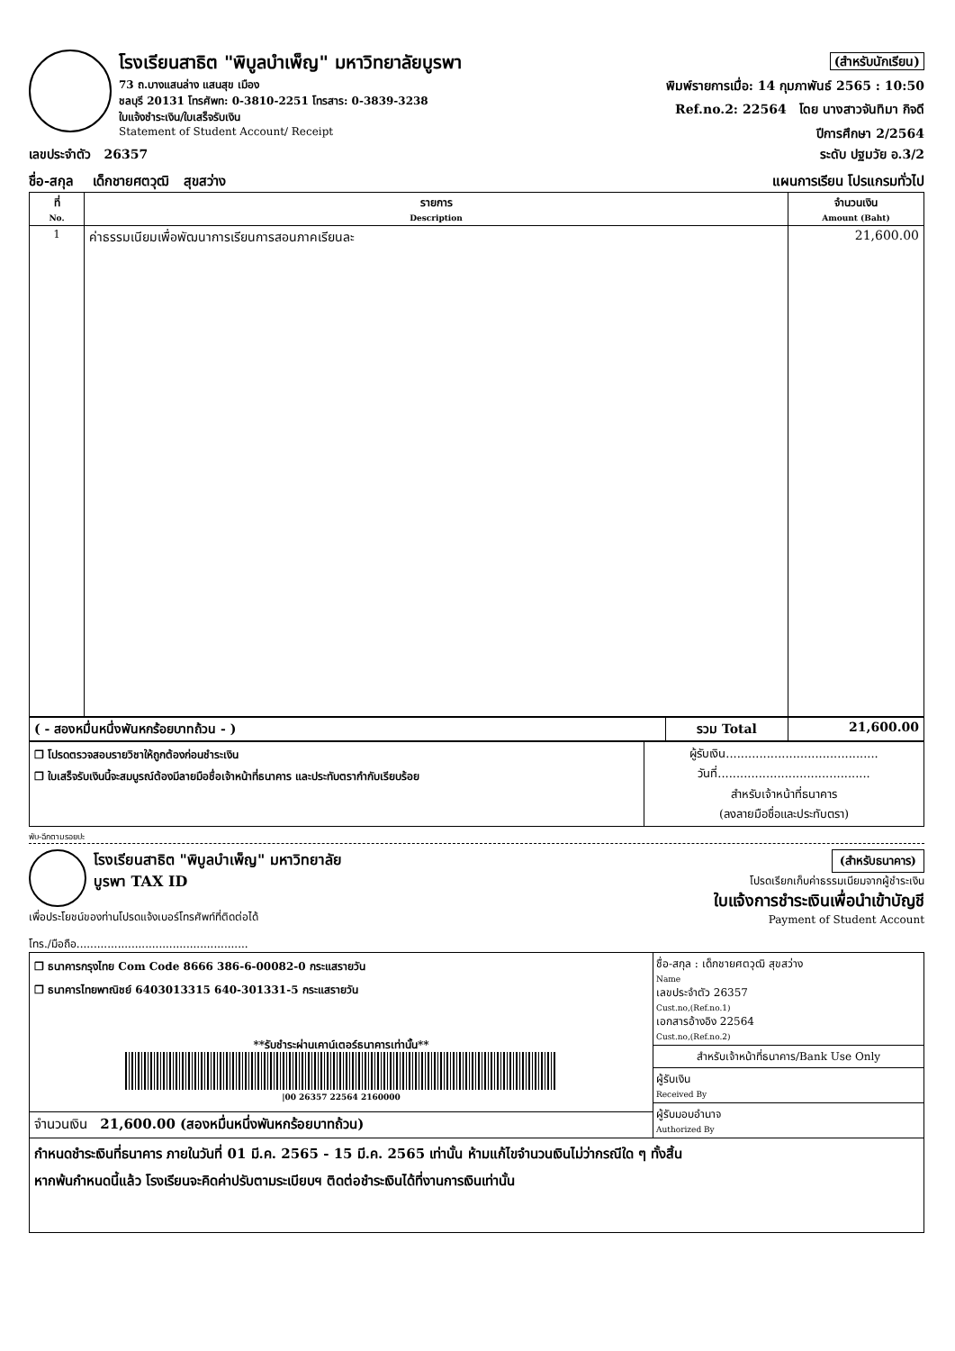โรงเรียนสาธิต "พิบูลบำเพ็ญ" มหาวิทยาลัยบูรพา
73 ถ.บางแสนล่าง แสนสุข เมือง
ชลบุรี 20131 โทรศัพท: 0-3810-2251 โทรสาร: 0-3839-3238
ใบแจ้งชำระเงิน/ใบเสร็จรับเงิน
Statement of Student Account/ Receipt
(สำหรับนักเรียน)
พิมพ์รายการเมื่อ: 14 กุมภาพันธ์ 2565 : 10:50
Ref.no.2: 22564 โดย นางสาวจันทิมา กิจดี
ปีการศึกษา 2/2564
เลขประจำตัว 26357 ระดับ ปฐมวัย อ.3/2
ชื่อ-สกุล เด็กชายศตวุฒิ สุขสว่าง แผนการเรียน โปรแกรมทั่วไป
| ที่ No. | รายการ Description | จำนวนเงิน Amount (Baht) |
| --- | --- | --- |
| 1 | ค่าธรรมเนียมเพื่อพัฒนาการเรียนการสอนภาคเรียนละ | 21,600.00 |
| ( - สองหมื่นหนึ่งพันหกร้อยบาทถ้วน - ) | รวม Total | 21,600.00 |
| ❒ โปรดตรวจสอบรายวิชาให้ถูกต้องก่อนชำระเงิน ❒ ใบเสร็จรับเงินนี้จะสมบูรณ์ต้องมีลายมือชื่อเจ้าหน้าที่ธนาคาร และประทับตรากำกับเรียบร้อย | ผู้รับเงิน......................................... วันที่......................................... สำหรับเจ้าหน้าที่ธนาคาร (ลงลายมือชื่อและประทับตรา) |
พับ-ฉีกตามรอยปะ
โรงเรียนสาธิต "พิบูลบำเพ็ญ" มหาวิทยาลัยบูรพา TAX ID
เพื่อประโยชน์ของท่านโปรดแจ้งเบอร์โทรศัพท์ที่ติดต่อได้
โทร./มือถือ..................................................
(สำหรับธนาคาร)
โปรดเรียกเก็บค่าธรรมเนียมจากผู้ชำระเงิน
ใบแจ้งการชำระเงินเพื่อนำเข้าบัญชี
Payment of Student Account
| ❒ ธนาคารกรุงไทย Com Code 8666 386-6-00082-0 กระแสรายวัน ❒ ธนาคารไทยพาณิชย์ 6403013315 640-301331-5 กระแสรายวัน **รับชำระผ่านเคาน์เตอร์ธนาคารเท่านั้น** /00 26357 22564 2160000 | ชื่อ-สกุล : เด็กชายศตวุฒิ สุขสว่าง Name เลขประจำตัว 26357 Cust.no,(Ref.no.1) เอกสารอ้างอิง 22564 Cust.no,(Ref.no.2) สำหรับเจ้าหน้าที่ธนาคาร/Bank Use Only ผู้รับเงิน Received By ผู้รับมอบอำนาจ Authorized By |
| จำนวนเงิน 21,600.00 (สองหมื่นหนึ่งพันหกร้อยบาทถ้วน) | |
| กำหนดชำระเงินที่ธนาคาร ภายในวันที่ 01 มี.ค. 2565 - 15 มี.ค. 2565 เท่านั้น ห้ามแก้ไขจำนวนเงินไม่ว่ากรณีใด ๆ ทั้งสิ้น หากพ้นกำหนดนี้แล้ว โรงเรียนจะคิดค่าปรับตามระเบียบฯ ติดต่อชำระเงินได้ที่งานการเงินเท่านั้น | |